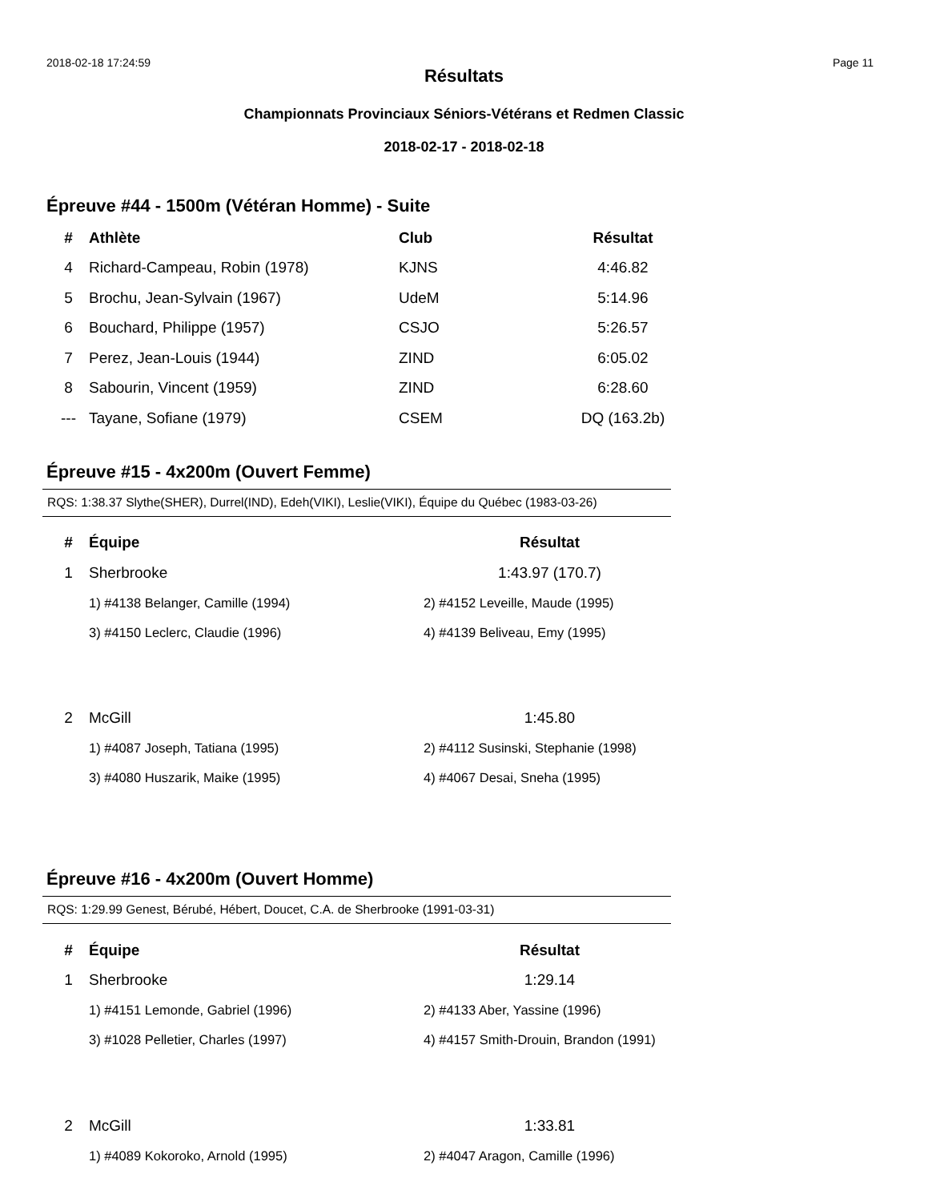2018-02-18 17:24:59 Page 11
Résultats
Championnats Provinciaux Séniors-Vétérans et Redmen Classic
2018-02-17 - 2018-02-18
Épreuve #44 - 1500m (Vétéran Homme) - Suite
| # | Athlète | Club | Résultat |
| --- | --- | --- | --- |
| 4 | Richard-Campeau, Robin (1978) | KJNS | 4:46.82 |
| 5 | Brochu, Jean-Sylvain (1967) | UdeM | 5:14.96 |
| 6 | Bouchard, Philippe (1957) | CSJO | 5:26.57 |
| 7 | Perez, Jean-Louis (1944) | ZIND | 6:05.02 |
| 8 | Sabourin, Vincent (1959) | ZIND | 6:28.60 |
| --- | Tayane, Sofiane (1979) | CSEM | DQ (163.2b) |
Épreuve #15 - 4x200m (Ouvert Femme)
RQS: 1:38.37 Slythe(SHER), Durrel(IND), Edeh(VIKI), Leslie(VIKI), Équipe du Québec (1983-03-26)
| # | Équipe | Résultat |
| --- | --- | --- |
| 1 | Sherbrooke | 1:43.97 (170.7) |
| | 1) #4138 Belanger, Camille (1994) | 2) #4152 Leveille, Maude (1995) |
| | 3) #4150 Leclerc, Claudie (1996) | 4) #4139 Beliveau, Emy (1995) |
| 2 | McGill | 1:45.80 |
| | 1) #4087 Joseph, Tatiana (1995) | 2) #4112 Susinski, Stephanie (1998) |
| | 3) #4080 Huszarik, Maike (1995) | 4) #4067 Desai, Sneha (1995) |
Épreuve #16 - 4x200m (Ouvert Homme)
RQS: 1:29.99 Genest, Bérubé, Hébert, Doucet, C.A. de Sherbrooke (1991-03-31)
| # | Équipe | Résultat |
| --- | --- | --- |
| 1 | Sherbrooke | 1:29.14 |
| | 1) #4151 Lemonde, Gabriel (1996) | 2) #4133 Aber, Yassine (1996) |
| | 3) #1028 Pelletier, Charles (1997) | 4) #4157 Smith-Drouin, Brandon (1991) |
| 2 | McGill | 1:33.81 |
| | 1) #4089 Kokoroko, Arnold (1995) | 2) #4047 Aragon, Camille (1996) |